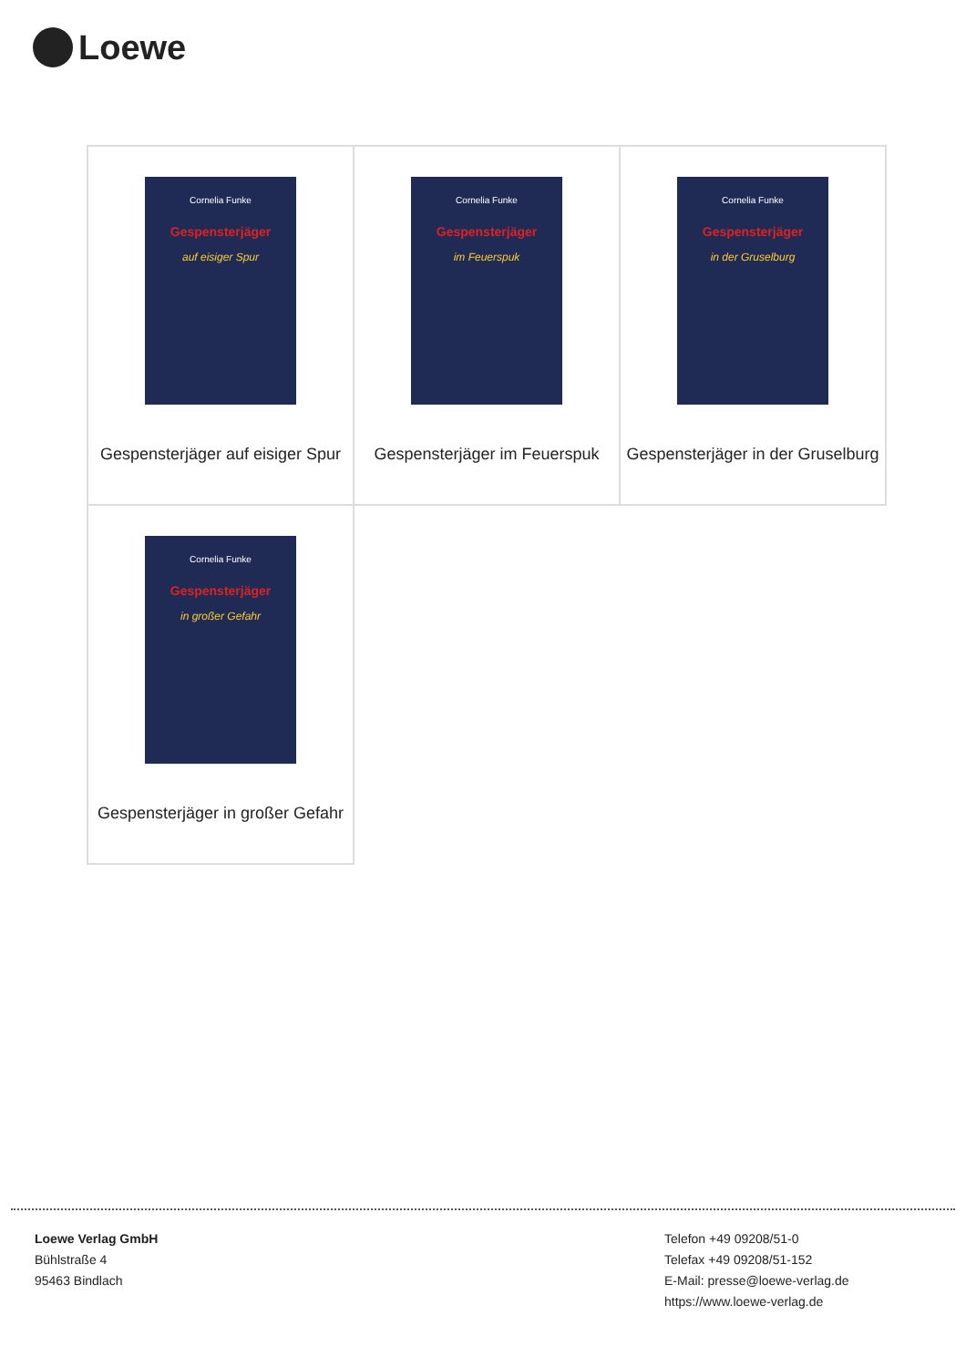Loewe
| Cornelia Funke Gespensterjäger auf eisiger Spur Gespensterjäger auf eisiger Spur | Cornelia Funke Gespensterjäger im Feuerspuk Gespensterjäger im Feuerspuk | Cornelia Funke Gespensterjäger in der Gruselburg Gespensterjäger in der Gruselburg |
| Cornelia Funke Gespensterjäger in großer Gefahr Gespensterjäger in großer Gefahr | | |
Loewe Verlag GmbH
Bühlstraße 4
95463 Bindlach
Telefon +49 09208/51-0
Telefax +49 09208/51-152
E-Mail: presse@loewe-verlag.de
https://www.loewe-verlag.de